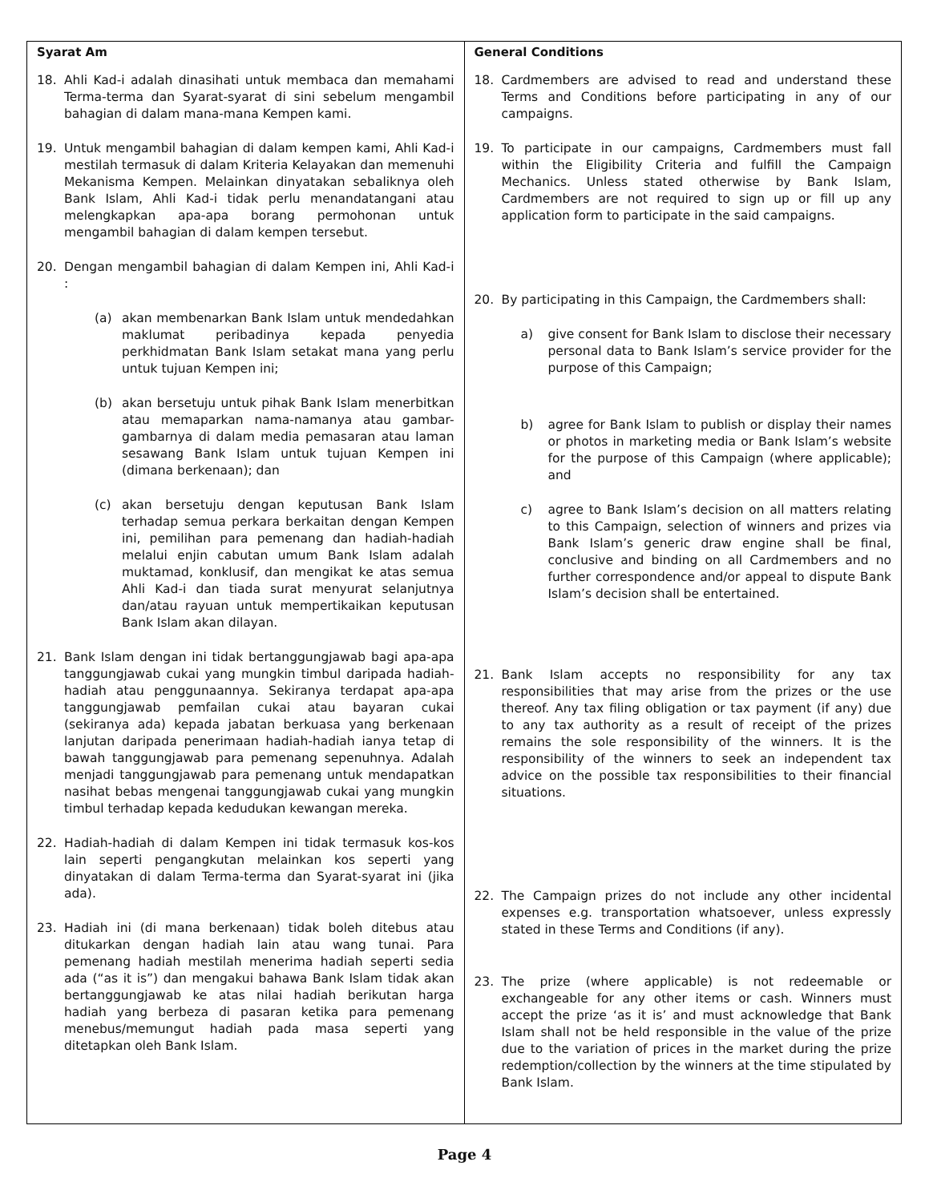| Syarat Am 18. Ahli Kad-i adalah dinasihati untuk membaca dan memahami Terma-terma dan Syarat-syarat di sini sebelum mengambil bahagian di dalam mana-mana Kempen kami. 19. Untuk mengambil bahagian di dalam kempen kami, Ahli Kad-i mestilah termasuk di dalam Kriteria Kelayakan dan memenuhi Mekanisma Kempen. Melainkan dinyatakan sebaliknya oleh Bank Islam, Ahli Kad-i tidak perlu menandatangani atau melengkapkan apa-apa borang permohonan untuk mengambil bahagian di dalam kempen tersebut. 20. Dengan mengambil bahagian di dalam Kempen ini, Ahli Kad-i : (a) akan membenarkan Bank Islam untuk mendedahkan maklumat peribadinya kepada penyedia perkhidmatan Bank Islam setakat mana yang perlu untuk tujuan Kempen ini; (b) akan bersetuju untuk pihak Bank Islam menerbitkan atau memaparkan nama-namanya atau gambar-gambarnya di dalam media pemasaran atau laman sesawang Bank Islam untuk tujuan Kempen ini (dimana berkenaan); dan (c) akan bersetuju dengan keputusan Bank Islam terhadap semua perkara berkaitan dengan Kempen ini, pemilihan para pemenang dan hadiah-hadiah melalui enjin cabutan umum Bank Islam adalah muktamad, konklusif, dan mengikat ke atas semua Ahli Kad-i dan tiada surat menyurat selanjutnya dan/atau rayuan untuk mempertikaikan keputusan Bank Islam akan dilayan. 21. Bank Islam dengan ini tidak bertanggungjawab bagi apa-apa tanggungjawab cukai yang mungkin timbul daripada hadiah-hadiah atau penggunaannya. Sekiranya terdapat apa-apa tanggungjawab pemfailan cukai atau bayaran cukai (sekiranya ada) kepada jabatan berkuasa yang berkenaan lanjutan daripada penerimaan hadiah-hadiah ianya tetap di bawah tanggungjawab para pemenang sepenuhnya. Adalah menjadi tanggungjawab para pemenang untuk mendapatkan nasihat bebas mengenai tanggungjawab cukai yang mungkin timbul terhadap kepada kedudukan kewangan mereka. 22. Hadiah-hadiah di dalam Kempen ini tidak termasuk kos-kos lain seperti pengangkutan melainkan kos seperti yang dinyatakan di dalam Terma-terma dan Syarat-syarat ini (jika ada). 23. Hadiah ini (di mana berkenaan) tidak boleh ditebus atau ditukarkan dengan hadiah lain atau wang tunai. Para pemenang hadiah mestilah menerima hadiah seperti sedia ada (“as it is”) dan mengakui bahawa Bank Islam tidak akan bertanggungjawab ke atas nilai hadiah berikutan harga hadiah yang berbeza di pasaran ketika para pemenang menebus/memungut hadiah pada masa seperti yang ditetapkan oleh Bank Islam. | General Conditions 18. Cardmembers are advised to read and understand these Terms and Conditions before participating in any of our campaigns. 19. To participate in our campaigns, Cardmembers must fall within the Eligibility Criteria and fulfill the Campaign Mechanics. Unless stated otherwise by Bank Islam, Cardmembers are not required to sign up or fill up any application form to participate in the said campaigns. 20. By participating in this Campaign, the Cardmembers shall: a) give consent for Bank Islam to disclose their necessary personal data to Bank Islam’s service provider for the purpose of this Campaign; b) agree for Bank Islam to publish or display their names or photos in marketing media or Bank Islam’s website for the purpose of this Campaign (where applicable); and c) agree to Bank Islam’s decision on all matters relating to this Campaign, selection of winners and prizes via Bank Islam’s generic draw engine shall be final, conclusive and binding on all Cardmembers and no further correspondence and/or appeal to dispute Bank Islam’s decision shall be entertained. 21. Bank Islam accepts no responsibility for any tax responsibilities that may arise from the prizes or the use thereof. Any tax filing obligation or tax payment (if any) due to any tax authority as a result of receipt of the prizes remains the sole responsibility of the winners. It is the responsibility of the winners to seek an independent tax advice on the possible tax responsibilities to their financial situations. 22. The Campaign prizes do not include any other incidental expenses e.g. transportation whatsoever, unless expressly stated in these Terms and Conditions (if any). 23. The prize (where applicable) is not redeemable or exchangeable for any other items or cash. Winners must accept the prize ‘as it is’ and must acknowledge that Bank Islam shall not be held responsible in the value of the prize due to the variation of prices in the market during the prize redemption/collection by the winners at the time stipulated by Bank Islam. |
Page 4